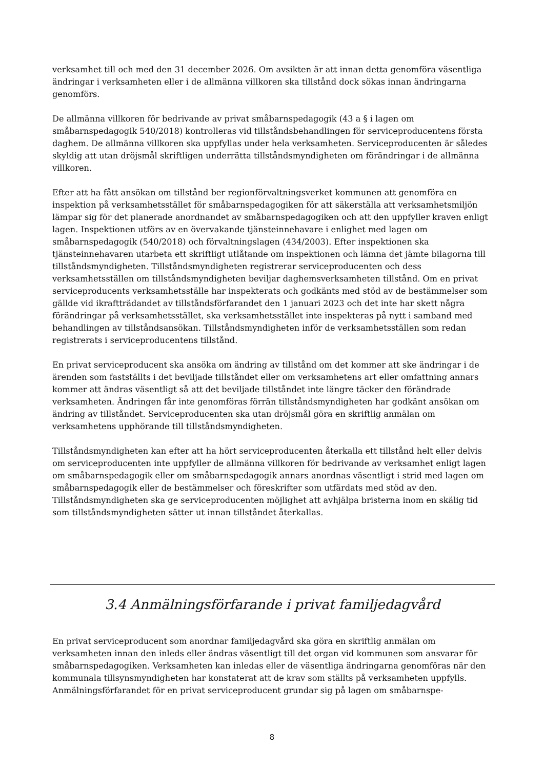verksamhet till och med den 31 december 2026. Om avsikten är att innan detta genomföra väsentliga ändringar i verksamheten eller i de allmänna villkoren ska tillstånd dock sökas innan ändringarna genomförs.
De allmänna villkoren för bedrivande av privat småbarnspedagogik (43 a § i lagen om småbarnspedagogik 540/2018) kontrolleras vid tillståndsbehandlingen för serviceproducentens första daghem. De allmänna villkoren ska uppfyllas under hela verksamheten. Serviceproducenten är således skyldig att utan dröjsmål skriftligen underrätta tillståndsmyndigheten om förändringar i de allmänna villkoren.
Efter att ha fått ansökan om tillstånd ber regionförvaltningsverket kommunen att genomföra en inspektion på verksamhetsstället för småbarnspedagogiken för att säkerställa att verksamhetsmiljön lämpar sig för det planerade anordnandet av småbarnspedagogiken och att den uppfyller kraven enligt lagen. Inspektionen utförs av en övervakande tjänsteinnehavare i enlighet med lagen om småbarnspedagogik (540/2018) och förvaltningslagen (434/2003). Efter inspektionen ska tjänsteinnehavaren utarbeta ett skriftligt utlåtande om inspektionen och lämna det jämte bilagorna till tillståndsmyndigheten. Tillståndsmyndigheten registrerar serviceproducenten och dess verksamhetsställen om tillståndsmyndigheten beviljar daghemsverksamheten tillstånd. Om en privat serviceproducents verksamhetsställe har inspekterats och godkänts med stöd av de bestämmelser som gällde vid ikraftträdandet av tillståndsförfarandet den 1 januari 2023 och det inte har skett några förändringar på verksamhetsstället, ska verksamhetsstället inte inspekteras på nytt i samband med behandlingen av tillståndsansökan. Tillståndsmyndigheten inför de verksamhetsställen som redan registrerats i serviceproducentens tillstånd.
En privat serviceproducent ska ansöka om ändring av tillstånd om det kommer att ske ändringar i de ärenden som fastställts i det beviljade tillståndet eller om verksamhetens art eller omfattning annars kommer att ändras väsentligt så att det beviljade tillståndet inte längre täcker den förändrade verksamheten. Ändringen får inte genomföras förrän tillståndsmyndigheten har godkänt ansökan om ändring av tillståndet. Serviceproducenten ska utan dröjsmål göra en skriftlig anmälan om verksamhetens upphörande till tillståndsmyndigheten.
Tillståndsmyndigheten kan efter att ha hört serviceproducenten återkalla ett tillstånd helt eller delvis om serviceproducenten inte uppfyller de allmänna villkoren för bedrivande av verksamhet enligt lagen om småbarnspedagogik eller om småbarnspedagogik annars anordnas väsentligt i strid med lagen om småbarnspedagogik eller de bestämmelser och föreskrifter som utfärdats med stöd av den. Tillståndsmyndigheten ska ge serviceproducenten möjlighet att avhjälpa bristerna inom en skälig tid som tillståndsmyndigheten sätter ut innan tillståndet återkallas.
3.4 Anmälningsförfarande i privat familjedagvård
En privat serviceproducent som anordnar familjedagvård ska göra en skriftlig anmälan om verksamheten innan den inleds eller ändras väsentligt till det organ vid kommunen som ansvarar för småbarnspedagogiken. Verksamheten kan inledas eller de väsentliga ändringarna genomföras när den kommunala tillsynsmyndigheten har konstaterat att de krav som ställts på verksamheten uppfylls. Anmälningsförfarandet för en privat serviceproducent grundar sig på lagen om småbarnspe-
8